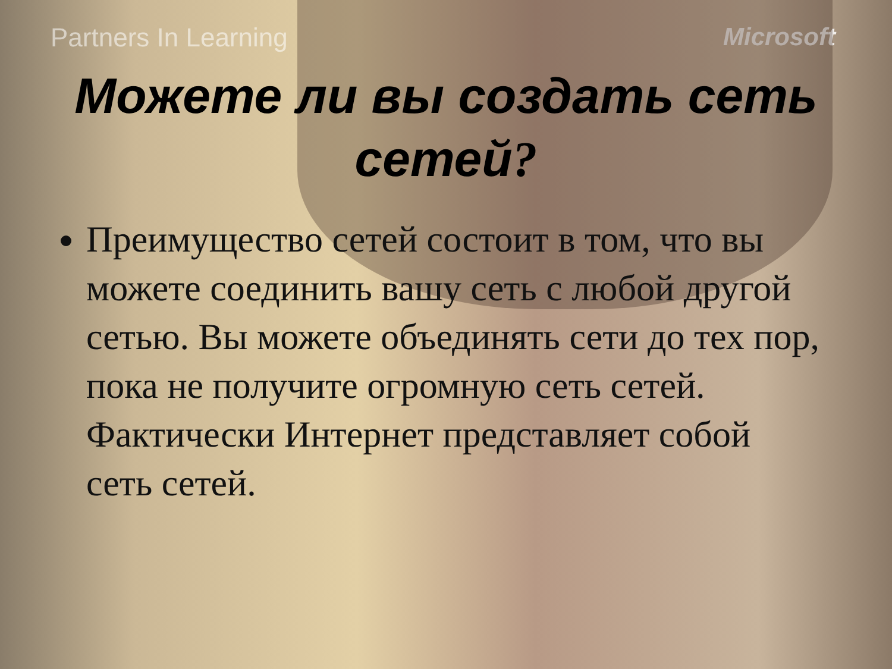Partners In Learning Microsoft
Можете ли вы создать сеть
сетей?
Преимущество сетей состоит в том, что вы можете соединить вашу сеть с любой другой сетью. Вы можете объединять сети до тех пор, пока не получите огромную сеть сетей. Фактически Интернет представляет собой сеть сетей.